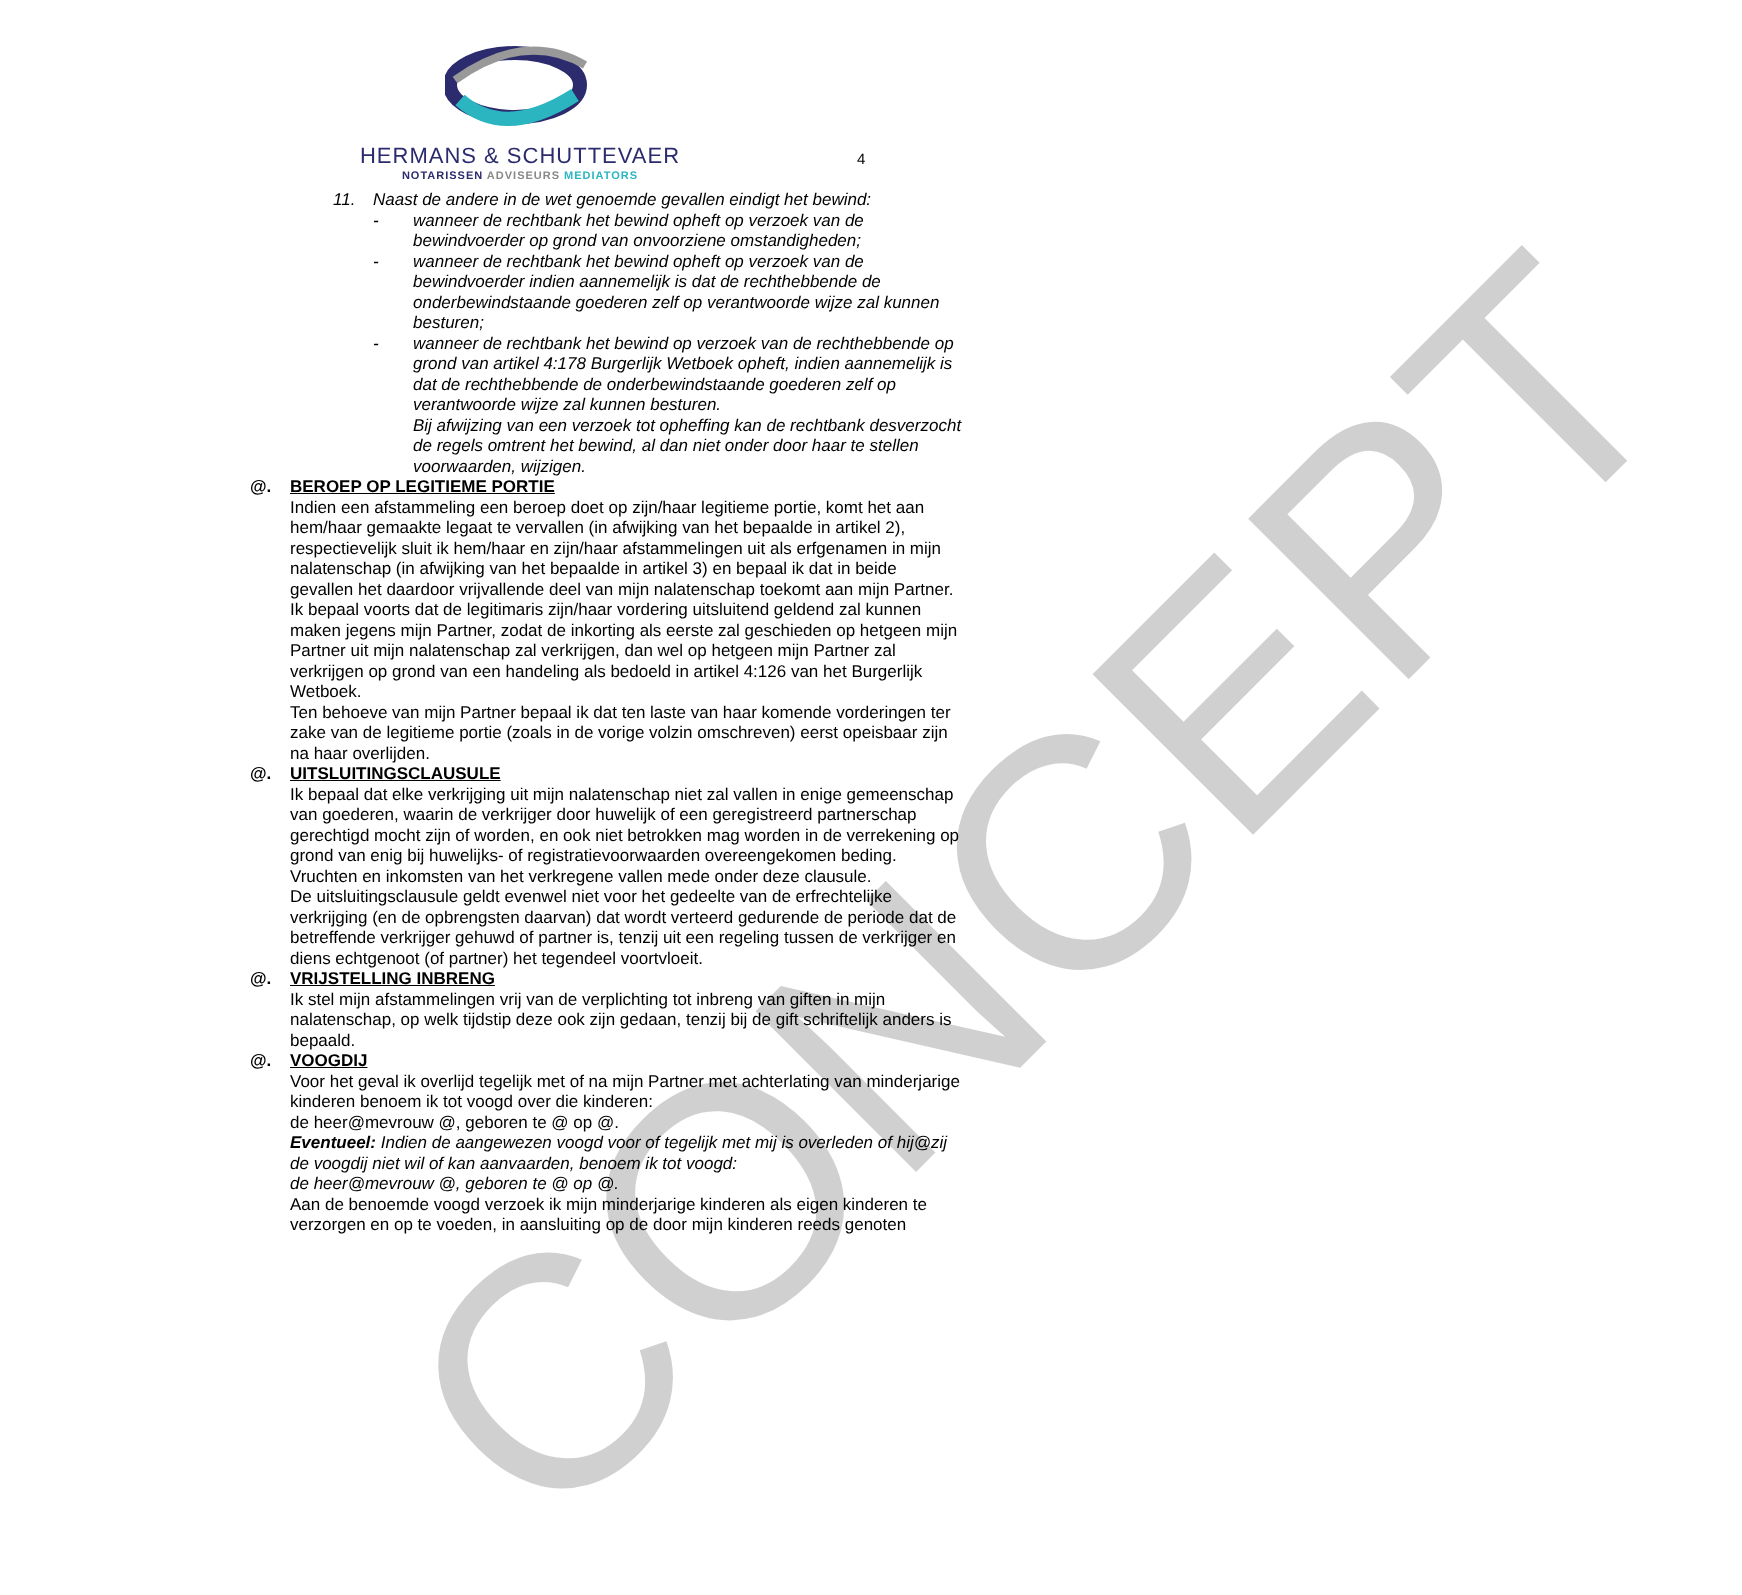CONCEPT
HERMANS & SCHUTTEVAER
NOTARISSEN ADVISEURS MEDIATORS
4
11. Naast de andere in de wet genoemde gevallen eindigt het bewind:
- wanneer de rechtbank het bewind opheft op verzoek van de bewindvoerder op grond van onvoorziene omstandigheden;
- wanneer de rechtbank het bewind opheft op verzoek van de bewindvoerder indien aannemelijk is dat de rechthebbende de onderbewindstaande goederen zelf op verantwoorde wijze zal kunnen besturen;
- wanneer de rechtbank het bewind op verzoek van de rechthebbende op grond van artikel 4:178 Burgerlijk Wetboek opheft, indien aannemelijk is dat de rechthebbende de onderbewindstaande goederen zelf op verantwoorde wijze zal kunnen besturen.
Bij afwijzing van een verzoek tot opheffing kan de rechtbank desverzocht de regels omtrent het bewind, al dan niet onder door haar te stellen voorwaarden, wijzigen.
@. BEROEP OP LEGITIEME PORTIE
Indien een afstammeling een beroep doet op zijn/haar legitieme portie, komt het aan hem/haar gemaakte legaat te vervallen (in afwijking van het bepaalde in artikel 2), respectievelijk sluit ik hem/haar en zijn/haar afstammelingen uit als erfgenamen in mijn nalatenschap (in afwijking van het bepaalde in artikel 3) en bepaal ik dat in beide gevallen het daardoor vrijvallende deel van mijn nalatenschap toekomt aan mijn Partner.
Ik bepaal voorts dat de legitimaris zijn/haar vordering uitsluitend geldend zal kunnen maken jegens mijn Partner, zodat de inkorting als eerste zal geschieden op hetgeen mijn Partner uit mijn nalatenschap zal verkrijgen, dan wel op hetgeen mijn Partner zal verkrijgen op grond van een handeling als bedoeld in artikel 4:126 van het Burgerlijk Wetboek.
Ten behoeve van mijn Partner bepaal ik dat ten laste van haar komende vorderingen ter zake van de legitieme portie (zoals in de vorige volzin omschreven) eerst opeisbaar zijn na haar overlijden.
@. UITSLUITINGSCLAUSULE
Ik bepaal dat elke verkrijging uit mijn nalatenschap niet zal vallen in enige gemeenschap van goederen, waarin de verkrijger door huwelijk of een geregistreerd partnerschap gerechtigd mocht zijn of worden, en ook niet betrokken mag worden in de verrekening op grond van enig bij huwelijks- of registratievoorwaarden overeengekomen beding. Vruchten en inkomsten van het verkregene vallen mede onder deze clausule.
De uitsluitingsclausule geldt evenwel niet voor het gedeelte van de erfrechtelijke verkrijging (en de opbrengsten daarvan) dat wordt verteerd gedurende de periode dat de betreffende verkrijger gehuwd of partner is, tenzij uit een regeling tussen de verkrijger en diens echtgenoot (of partner) het tegendeel voortvloeit.
@. VRIJSTELLING INBRENG
Ik stel mijn afstammelingen vrij van de verplichting tot inbreng van giften in mijn nalatenschap, op welk tijdstip deze ook zijn gedaan, tenzij bij de gift schriftelijk anders is bepaald.
@. VOOGDIJ
Voor het geval ik overlijd tegelijk met of na mijn Partner met achterlating van minderjarige kinderen benoem ik tot voogd over die kinderen:
de heer@mevrouw @, geboren te @ op @.
Eventueel: Indien de aangewezen voogd voor of tegelijk met mij is overleden of hij@zij de voogdij niet wil of kan aanvaarden, benoem ik tot voogd:
de heer@mevrouw @, geboren te @ op @.
Aan de benoemde voogd verzoek ik mijn minderjarige kinderen als eigen kinderen te verzorgen en op te voeden, in aansluiting op de door mijn kinderen reeds genoten